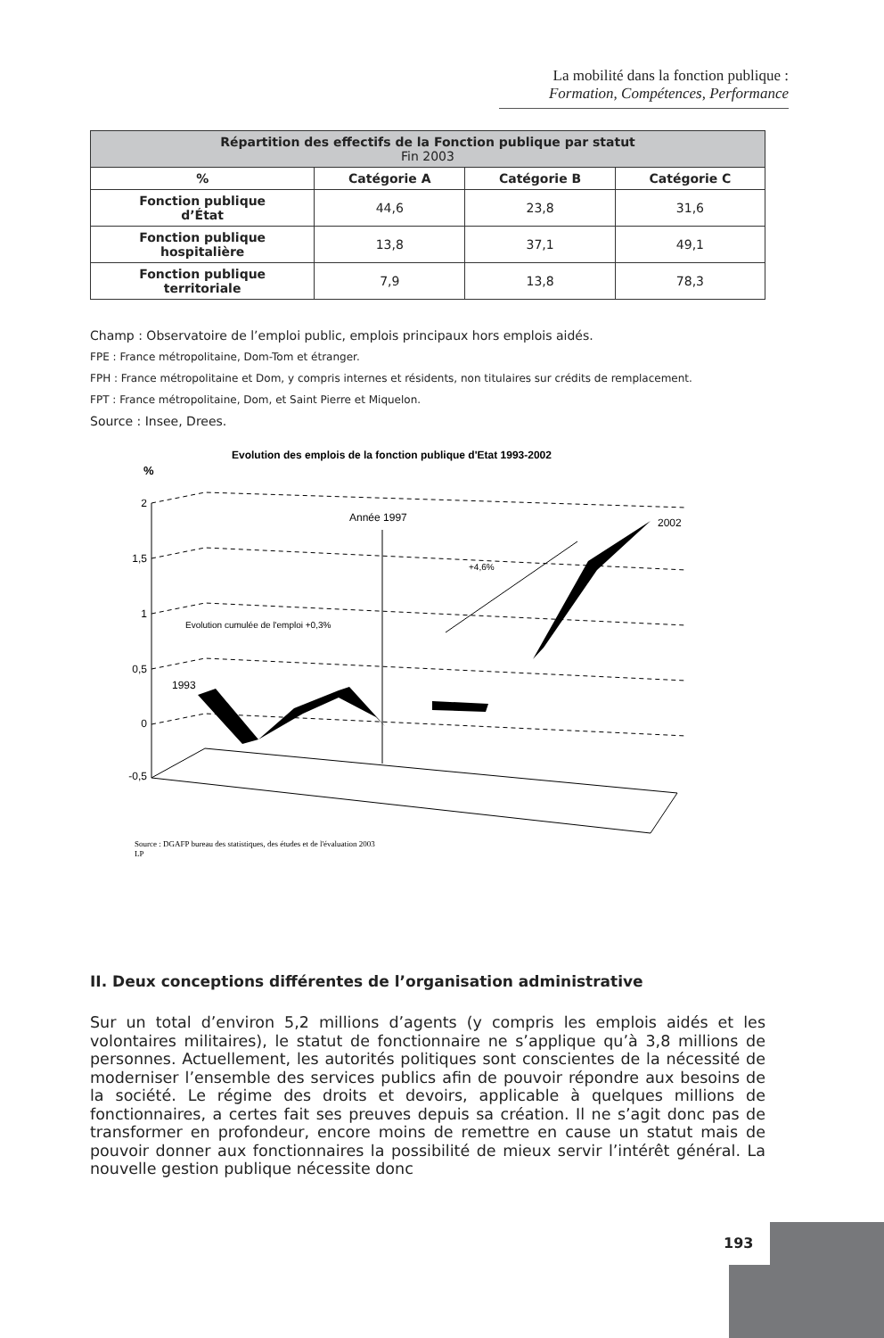La mobilité dans la fonction publique :
Formation, Compétences, Performance
| Répartition des effectifs de la Fonction publique par statut Fin 2003 | | | |
| --- | --- | --- | --- |
| % | Catégorie A | Catégorie B | Catégorie C |
| Fonction publique d’État | 44,6 | 23,8 | 31,6 |
| Fonction publique hospitalière | 13,8 | 37,1 | 49,1 |
| Fonction publique territoriale | 7,9 | 13,8 | 78,3 |
Champ : Observatoire de l’emploi public, emplois principaux hors emplois aidés.
FPE : France métropolitaine, Dom-Tom et étranger.
FPH : France métropolitaine et Dom, y compris internes et résidents, non titulaires sur crédits de remplacement.
FPT : France métropolitaine, Dom, et Saint Pierre et Miquelon.
Source : Insee, Drees.
Evolution des emplois de la fonction publique d'Etat 1993-2002
%
2
1,5
1
0,5
0
-0,5
Année 1997
2002
+4,6%
Evolution cumulée de l'emploi +0,3%
1993
Source : DGAFP bureau des statistiques, des études et de l'évaluation 2003
LP
II. Deux conceptions différentes de l’organisation administrative
Sur un total d’environ 5,2 millions d’agents (y compris les emplois aidés et les volontaires militaires), le statut de fonctionnaire ne s’applique qu’à 3,8 millions de personnes. Actuellement, les autorités politiques sont conscientes de la nécessité de moderniser l’ensemble des services publics afin de pouvoir répondre aux besoins de la société. Le régime des droits et devoirs, applicable à quelques millions de fonctionnaires, a certes fait ses preuves depuis sa création. Il ne s’agit donc pas de transformer en profondeur, encore moins de remettre en cause un statut mais de pouvoir donner aux fonctionnaires la possibilité de mieux servir l’intérêt général. La nouvelle gestion publique nécessite donc
193